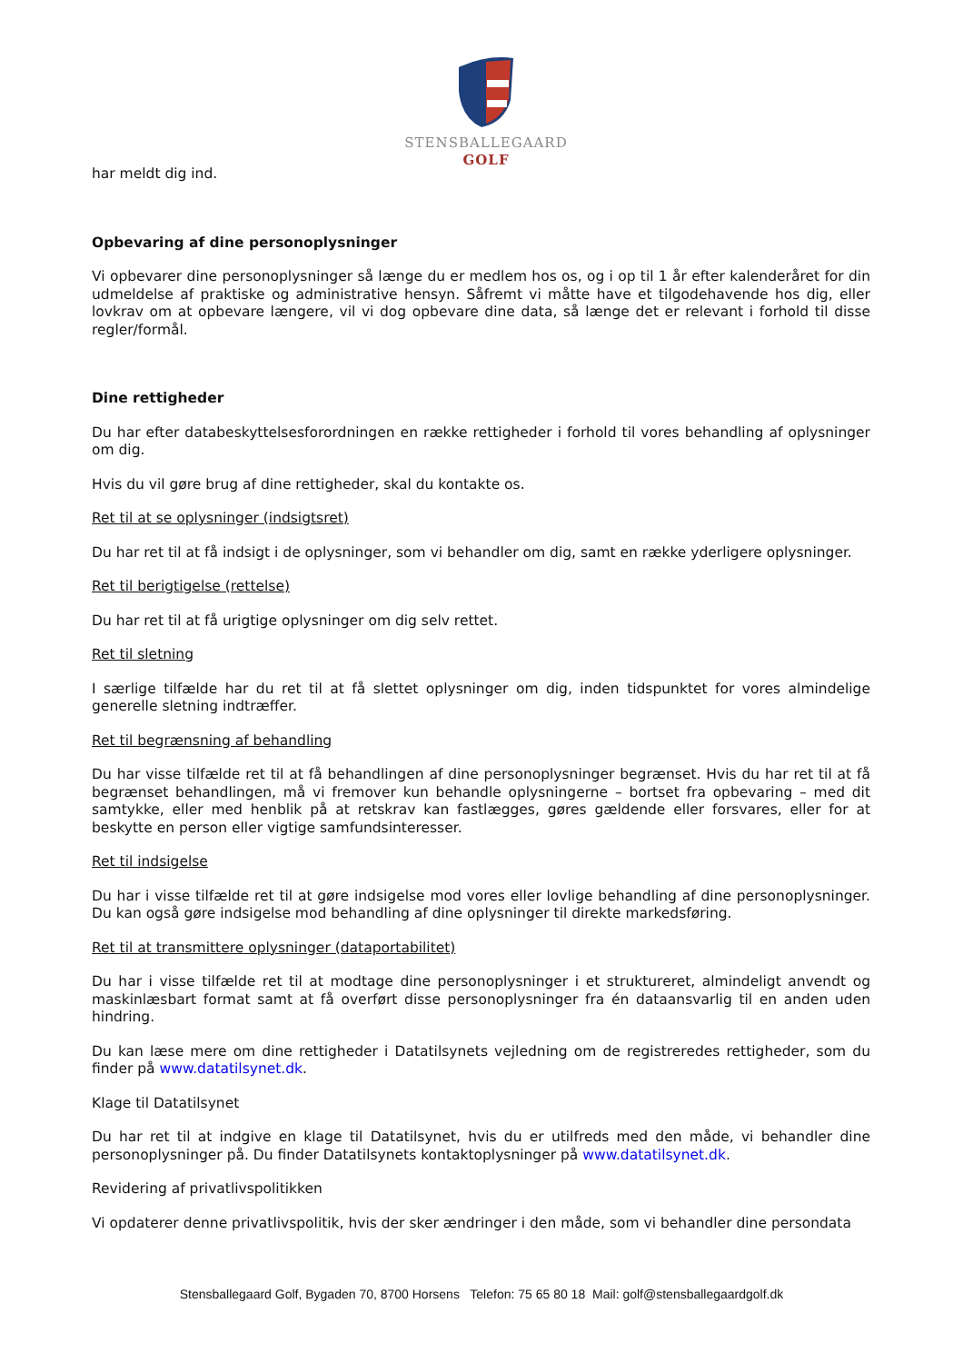STENSBALLEGAARD
GOLF
har meldt dig ind.
Opbevaring af dine personoplysninger
Vi opbevarer dine personoplysninger så længe du er medlem hos os, og i op til 1 år efter kalenderåret for din udmeldelse af praktiske og administrative hensyn. Såfremt vi måtte have et tilgodehavende hos dig, eller lovkrav om at opbevare længere, vil vi dog opbevare dine data, så længe det er relevant i forhold til disse regler/formål.
Dine rettigheder
Du har efter databeskyttelsesforordningen en række rettigheder i forhold til vores behandling af oplysninger om dig.
Hvis du vil gøre brug af dine rettigheder, skal du kontakte os.
Ret til at se oplysninger (indsigtsret)
Du har ret til at få indsigt i de oplysninger, som vi behandler om dig, samt en række yderligere oplysninger.
Ret til berigtigelse (rettelse)
Du har ret til at få urigtige oplysninger om dig selv rettet.
Ret til sletning
I særlige tilfælde har du ret til at få slettet oplysninger om dig, inden tidspunktet for vores almindelige generelle sletning indtræffer.
Ret til begrænsning af behandling
Du har visse tilfælde ret til at få behandlingen af dine personoplysninger begrænset. Hvis du har ret til at få begrænset behandlingen, må vi fremover kun behandle oplysningerne – bortset fra opbevaring – med dit samtykke, eller med henblik på at retskrav kan fastlægges, gøres gældende eller forsvares, eller for at beskytte en person eller vigtige samfundsinteresser.
Ret til indsigelse
Du har i visse tilfælde ret til at gøre indsigelse mod vores eller lovlige behandling af dine personoplysninger. Du kan også gøre indsigelse mod behandling af dine oplysninger til direkte markedsføring.
Ret til at transmittere oplysninger (dataportabilitet)
Du har i visse tilfælde ret til at modtage dine personoplysninger i et struktureret, almindeligt anvendt og maskinlæsbart format samt at få overført disse personoplysninger fra én dataansvarlig til en anden uden hindring.
Du kan læse mere om dine rettigheder i Datatilsynets vejledning om de registreredes rettigheder, som du finder på www.datatilsynet.dk.
Klage til Datatilsynet
Du har ret til at indgive en klage til Datatilsynet, hvis du er utilfreds med den måde, vi behandler dine personoplysninger på. Du finder Datatilsynets kontaktoplysninger på www.datatilsynet.dk.
Revidering af privatlivspolitikken
Vi opdaterer denne privatlivspolitik, hvis der sker ændringer i den måde, som vi behandler dine persondata
Stensballegaard Golf, Bygaden 70, 8700 Horsens Telefon: 75 65 80 18 Mail: golf@stensballegaardgolf.dk